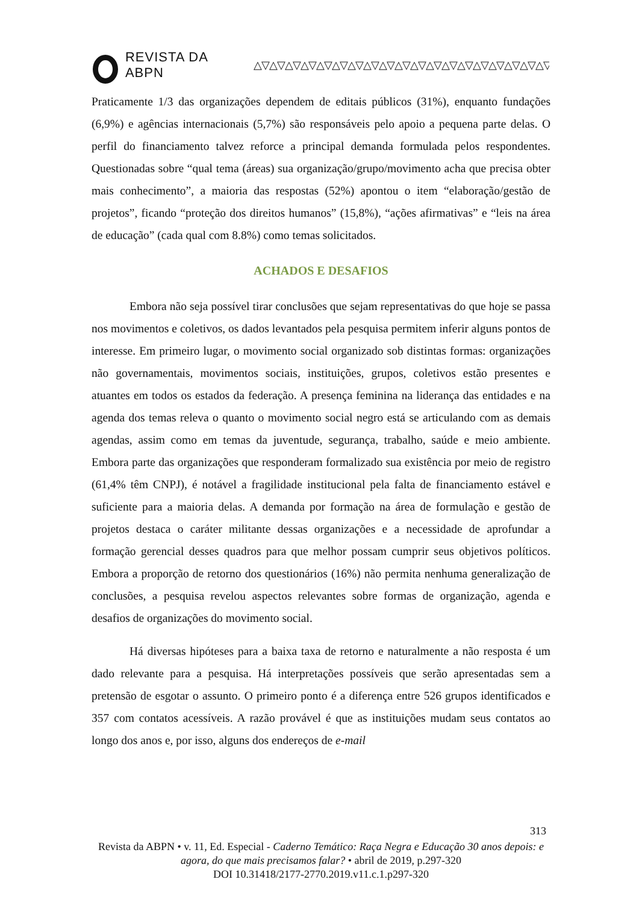REVISTA DA ABPN
△▽△▽△▽△▽△▽△▽△▽△▽△▽△▽△▽△▽△▽△▽△▽△▽△▽△▽△▽△▽
Praticamente 1/3 das organizações dependem de editais públicos (31%), enquanto fundações (6,9%) e agências internacionais (5,7%) são responsáveis pelo apoio a pequena parte delas. O perfil do financiamento talvez reforce a principal demanda formulada pelos respondentes. Questionadas sobre “qual tema (áreas) sua organização/grupo/movimento acha que precisa obter mais conhecimento”, a maioria das respostas (52%) apontou o item “elaboração/gestão de projetos”, ficando “proteção dos direitos humanos” (15,8%), “ações afirmativas” e “leis na área de educação” (cada qual com 8.8%) como temas solicitados.
ACHADOS E DESAFIOS
Embora não seja possível tirar conclusões que sejam representativas do que hoje se passa nos movimentos e coletivos, os dados levantados pela pesquisa permitem inferir alguns pontos de interesse. Em primeiro lugar, o movimento social organizado sob distintas formas: organizações não governamentais, movimentos sociais, instituições, grupos, coletivos estão presentes e atuantes em todos os estados da federação. A presença feminina na liderança das entidades e na agenda dos temas releva o quanto o movimento social negro está se articulando com as demais agendas, assim como em temas da juventude, segurança, trabalho, saúde e meio ambiente. Embora parte das organizações que responderam formalizado sua existência por meio de registro (61,4% têm CNPJ), é notável a fragilidade institucional pela falta de financiamento estável e suficiente para a maioria delas. A demanda por formação na área de formulação e gestão de projetos destaca o caráter militante dessas organizações e a necessidade de aprofundar a formação gerencial desses quadros para que melhor possam cumprir seus objetivos políticos. Embora a proporção de retorno dos questionários (16%) não permita nenhuma generalização de conclusões, a pesquisa revelou aspectos relevantes sobre formas de organização, agenda e desafios de organizações do movimento social.
Há diversas hipóteses para a baixa taxa de retorno e naturalmente a não resposta é um dado relevante para a pesquisa. Há interpretações possíveis que serão apresentadas sem a pretensão de esgotar o assunto. O primeiro ponto é a diferença entre 526 grupos identificados e 357 com contatos acessíveis. A razão provável é que as instituições mudam seus contatos ao longo dos anos e, por isso, alguns dos endereços de e-mail
313
Revista da ABPN • v. 11, Ed. Especial - Caderno Temático: Raça Negra e Educação 30 anos depois: e agora, do que mais precisamos falar? • abril de 2019, p.297-320
DOI 10.31418/2177-2770.2019.v11.c.1.p297-320